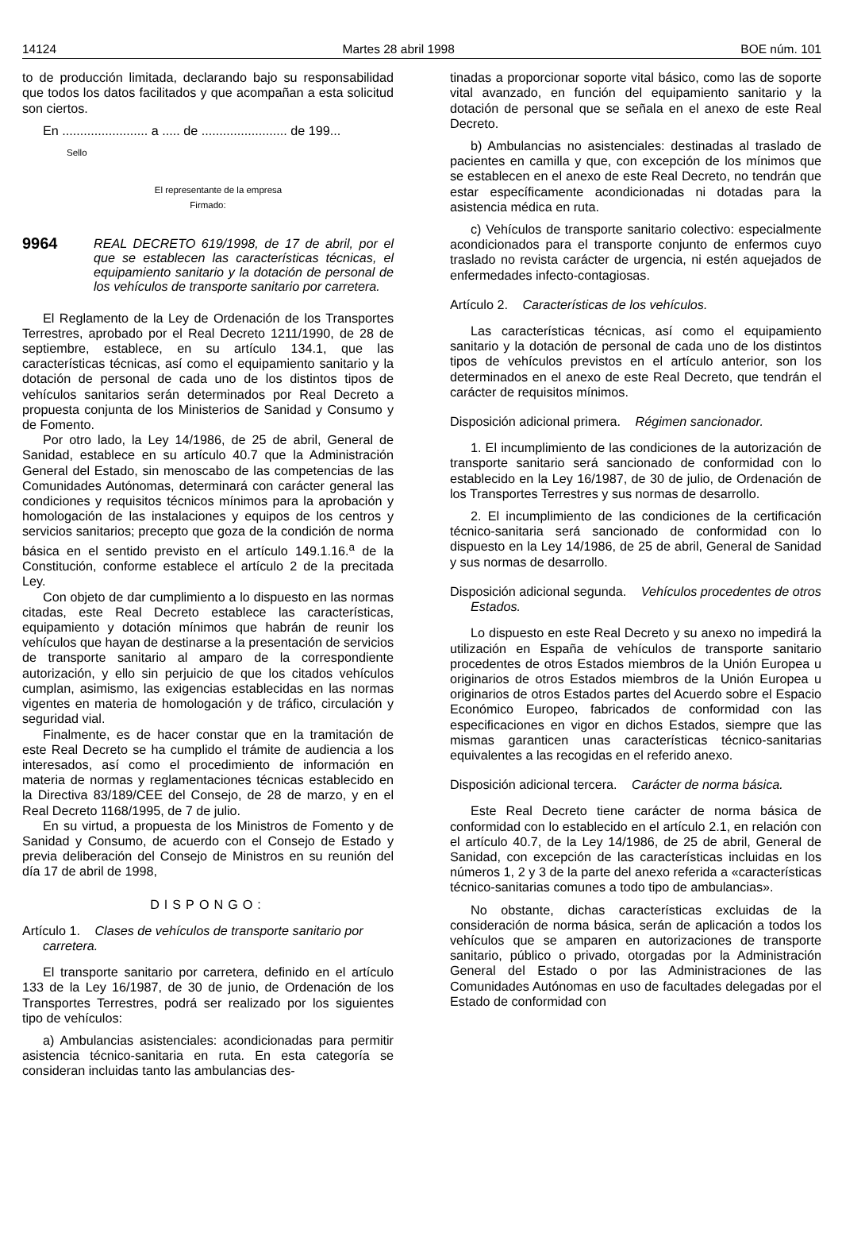14124 Martes 28 abril 1998 BOE núm. 101
to de producción limitada, declarando bajo su responsabilidad que todos los datos facilitados y que acompañan a esta solicitud son ciertos.
En ........................ a ..... de ........................ de 199...
Sello
El representante de la empresa
Firmado:
9964
REAL DECRETO 619/1998, de 17 de abril, por el que se establecen las características técnicas, el equipamiento sanitario y la dotación de personal de los vehículos de transporte sanitario por carretera.
El Reglamento de la Ley de Ordenación de los Transportes Terrestres, aprobado por el Real Decreto 1211/1990, de 28 de septiembre, establece, en su artículo 134.1, que las características técnicas, así como el equipamiento sanitario y la dotación de personal de cada uno de los distintos tipos de vehículos sanitarios serán determinados por Real Decreto a propuesta conjunta de los Ministerios de Sanidad y Consumo y de Fomento.
Por otro lado, la Ley 14/1986, de 25 de abril, General de Sanidad, establece en su artículo 40.7 que la Administración General del Estado, sin menoscabo de las competencias de las Comunidades Autónomas, determinará con carácter general las condiciones y requisitos técnicos mínimos para la aprobación y homologación de las instalaciones y equipos de los centros y servicios sanitarios; precepto que goza de la condición de norma básica en el sentido previsto en el artículo 149.1.16.<sup>a</sup> de la Constitución, conforme establece el artículo 2 de la precitada Ley.
Con objeto de dar cumplimiento a lo dispuesto en las normas citadas, este Real Decreto establece las características, equipamiento y dotación mínimos que habrán de reunir los vehículos que hayan de destinarse a la presentación de servicios de transporte sanitario al amparo de la correspondiente autorización, y ello sin perjuicio de que los citados vehículos cumplan, asimismo, las exigencias establecidas en las normas vigentes en materia de homologación y de tráfico, circulación y seguridad vial.
Finalmente, es de hacer constar que en la tramitación de este Real Decreto se ha cumplido el trámite de audiencia a los interesados, así como el procedimiento de información en materia de normas y reglamentaciones técnicas establecido en la Directiva 83/189/CEE del Consejo, de 28 de marzo, y en el Real Decreto 1168/1995, de 7 de julio.
En su virtud, a propuesta de los Ministros de Fomento y de Sanidad y Consumo, de acuerdo con el Consejo de Estado y previa deliberación del Consejo de Ministros en su reunión del día 17 de abril de 1998,
DISPONGO:
Artículo 1. Clases de vehículos de transporte sanitario por carretera.
El transporte sanitario por carretera, definido en el artículo 133 de la Ley 16/1987, de 30 de junio, de Ordenación de los Transportes Terrestres, podrá ser realizado por los siguientes tipo de vehículos:
a) Ambulancias asistenciales: acondicionadas para permitir asistencia técnico-sanitaria en ruta. En esta categoría se consideran incluidas tanto las ambulancias des-
tinadas a proporcionar soporte vital básico, como las de soporte vital avanzado, en función del equipamiento sanitario y la dotación de personal que se señala en el anexo de este Real Decreto.
b) Ambulancias no asistenciales: destinadas al traslado de pacientes en camilla y que, con excepción de los mínimos que se establecen en el anexo de este Real Decreto, no tendrán que estar específicamente acondicionadas ni dotadas para la asistencia médica en ruta.
c) Vehículos de transporte sanitario colectivo: especialmente acondicionados para el transporte conjunto de enfermos cuyo traslado no revista carácter de urgencia, ni estén aquejados de enfermedades infecto-contagiosas.
Artículo 2. Características de los vehículos.
Las características técnicas, así como el equipamiento sanitario y la dotación de personal de cada uno de los distintos tipos de vehículos previstos en el artículo anterior, son los determinados en el anexo de este Real Decreto, que tendrán el carácter de requisitos mínimos.
Disposición adicional primera. Régimen sancionador.
1. El incumplimiento de las condiciones de la autorización de transporte sanitario será sancionado de conformidad con lo establecido en la Ley 16/1987, de 30 de julio, de Ordenación de los Transportes Terrestres y sus normas de desarrollo.
2. El incumplimiento de las condiciones de la certificación técnico-sanitaria será sancionado de conformidad con lo dispuesto en la Ley 14/1986, de 25 de abril, General de Sanidad y sus normas de desarrollo.
Disposición adicional segunda. Vehículos procedentes de otros Estados.
Lo dispuesto en este Real Decreto y su anexo no impedirá la utilización en España de vehículos de transporte sanitario procedentes de otros Estados miembros de la Unión Europea u originarios de otros Estados miembros de la Unión Europea u originarios de otros Estados partes del Acuerdo sobre el Espacio Económico Europeo, fabricados de conformidad con las especificaciones en vigor en dichos Estados, siempre que las mismas garanticen unas características técnico-sanitarias equivalentes a las recogidas en el referido anexo.
Disposición adicional tercera. Carácter de norma básica.
Este Real Decreto tiene carácter de norma básica de conformidad con lo establecido en el artículo 2.1, en relación con el artículo 40.7, de la Ley 14/1986, de 25 de abril, General de Sanidad, con excepción de las características incluidas en los números 1, 2 y 3 de la parte del anexo referida a «características técnico-sanitarias comunes a todo tipo de ambulancias».
No obstante, dichas características excluidas de la consideración de norma básica, serán de aplicación a todos los vehículos que se amparen en autorizaciones de transporte sanitario, público o privado, otorgadas por la Administración General del Estado o por las Administraciones de las Comunidades Autónomas en uso de facultades delegadas por el Estado de conformidad con